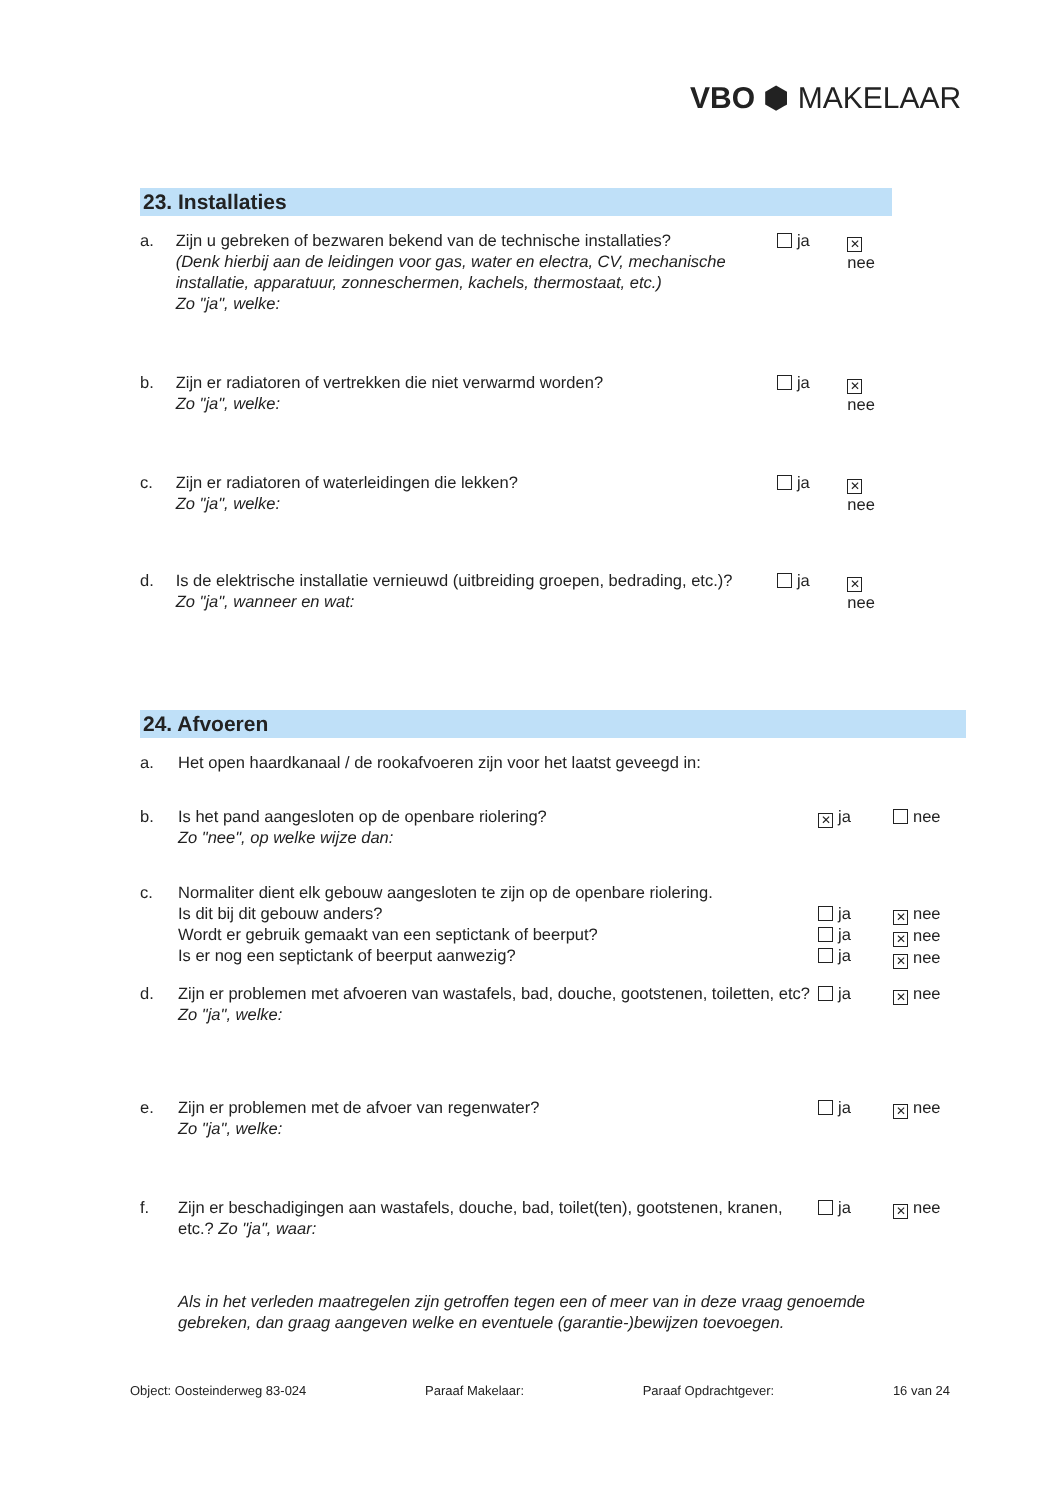VBO ⬢ MAKELAAR
23. Installaties
a. Zijn u gebreken of bezwaren bekend van de technische installaties?
(Denk hierbij aan de leidingen voor gas, water en electra, CV, mechanische installatie, apparatuur, zonneschermen, kachels, thermostaat, etc.)
Zo "ja", welke:
ja
✕ nee
b. Zijn er radiatoren of vertrekken die niet verwarmd worden?
Zo "ja", welke:
ja
✕ nee
c. Zijn er radiatoren of waterleidingen die lekken?
Zo "ja", welke:
ja
✕ nee
d. Is de elektrische installatie vernieuwd (uitbreiding groepen, bedrading, etc.)?
Zo "ja", wanneer en wat:
ja
✕ nee
24. Afvoeren
a. Het open haardkanaal / de rookafvoeren zijn voor het laatst geveegd in:
b. Is het pand aangesloten op de openbare riolering?
Zo "nee", op welke wijze dan:
✕ ja nee
c. Normaliter dient elk gebouw aangesloten te zijn op de openbare riolering.
Is dit bij dit gebouw anders?
Wordt er gebruik gemaakt van een septictank of beerput?
Is er nog een septictank of beerput aanwezig?
ja
ja
ja
✕ nee
✕ nee
✕ nee
d. Zijn er problemen met afvoeren van wastafels, bad, douche, gootstenen, toiletten, etc?
Zo "ja", welke:
ja
✕ nee
e. Zijn er problemen met de afvoer van regenwater?
Zo "ja", welke:
ja
✕ nee
f. Zijn er beschadigingen aan wastafels, douche, bad, toilet(ten), gootstenen, kranen, etc.? Zo "ja", waar:
ja
✕ nee
Als in het verleden maatregelen zijn getroffen tegen een of meer van in deze vraag genoemde gebreken, dan graag aangeven welke en eventuele (garantie-)bewijzen toevoegen.
Object: Oosteinderweg 83-024 Paraaf Makelaar: Paraaf Opdrachtgever: 16 van 24